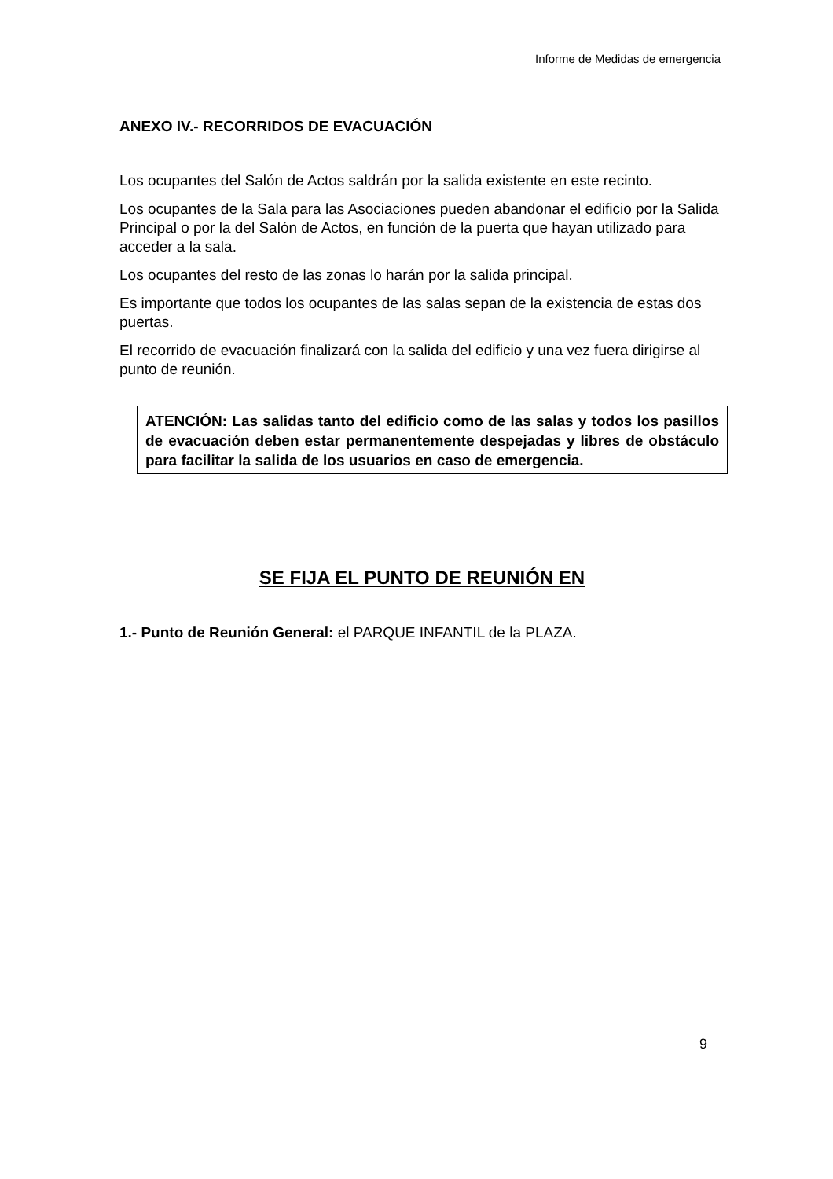Informe de Medidas de emergencia
ANEXO IV.- RECORRIDOS DE EVACUACIÓN
Los ocupantes del Salón de Actos saldrán por la salida existente en este recinto.
Los ocupantes de la Sala para las Asociaciones pueden abandonar el edificio por la Salida Principal o por la del Salón de Actos, en función de la puerta que hayan utilizado para acceder a la sala.
Los ocupantes del resto de las zonas lo harán por la salida principal.
Es importante que todos los ocupantes de las salas sepan de la existencia de estas dos puertas.
El recorrido de evacuación finalizará con la salida del edificio y una vez fuera dirigirse al punto de reunión.
ATENCIÓN: Las salidas tanto del edificio como de las salas y todos los pasillos de evacuación deben estar permanentemente despejadas y libres de obstáculo para facilitar la salida de los usuarios en caso de emergencia.
SE FIJA EL PUNTO DE REUNIÓN EN
1.- Punto de Reunión General: el PARQUE INFANTIL de la PLAZA.
9